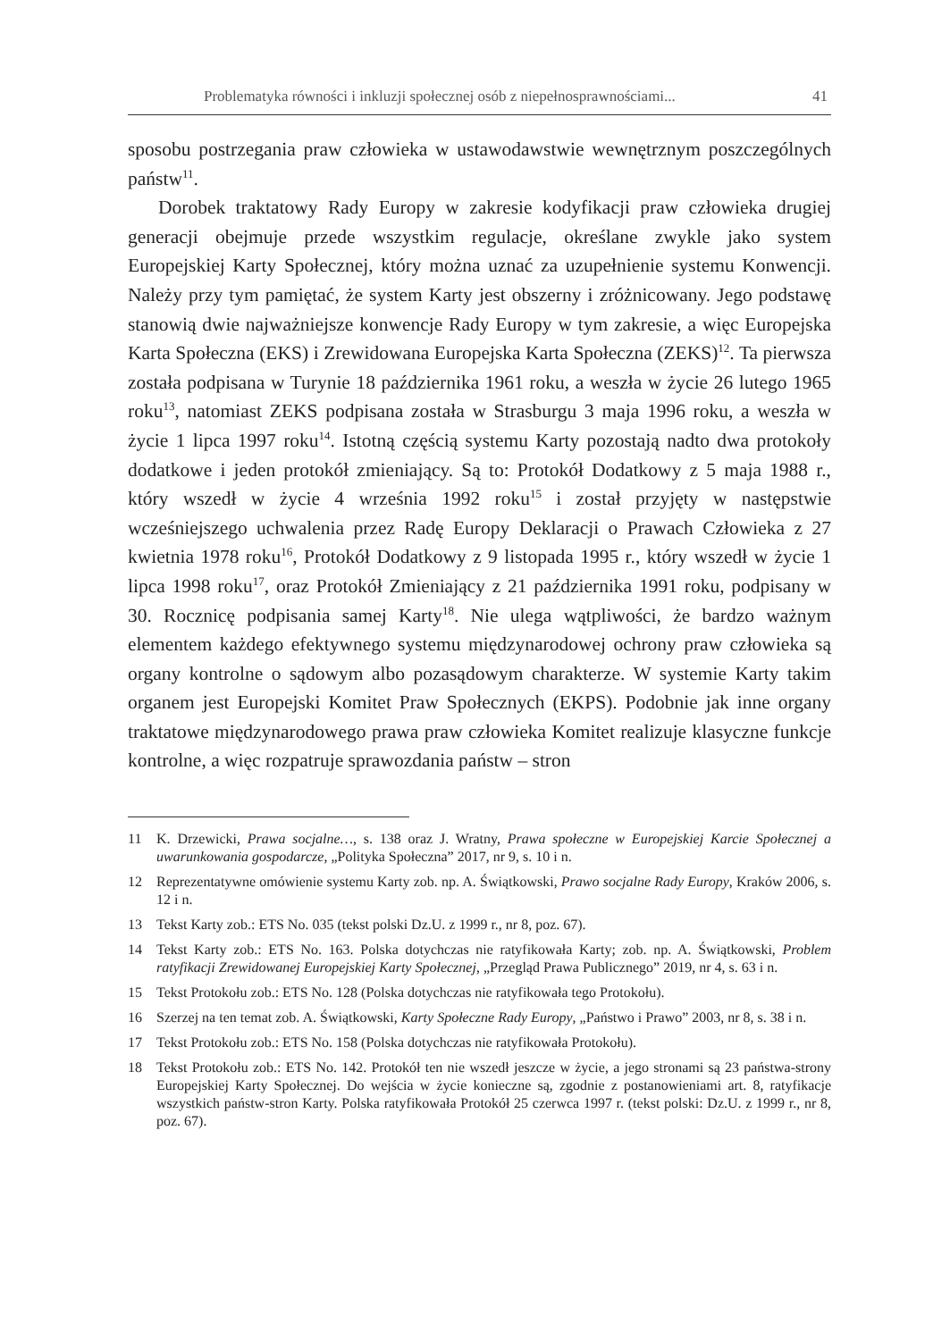Problematyka równości i inkluzji społecznej osób z niepełnosprawnościami... 41
sposobu postrzegania praw człowieka w ustawodawstwie wewnętrznym poszczególnych państw<sup>11</sup>.
Dorobek traktatowy Rady Europy w zakresie kodyfikacji praw człowieka drugiej generacji obejmuje przede wszystkim regulacje, określane zwykle jako system Europejskiej Karty Społecznej, który można uznać za uzupełnienie systemu Konwencji. Należy przy tym pamiętać, że system Karty jest obszerny i zróżnicowany. Jego podstawę stanowią dwie najważniejsze konwencje Rady Europy w tym zakresie, a więc Europejska Karta Społeczna (EKS) i Zrewidowana Europejska Karta Społeczna (ZEKS)<sup>12</sup>. Ta pierwsza została podpisana w Turynie 18 października 1961 roku, a weszła w życie 26 lutego 1965 roku<sup>13</sup>, natomiast ZEKS podpisana została w Strasburgu 3 maja 1996 roku, a weszła w życie 1 lipca 1997 roku<sup>14</sup>. Istotną częścią systemu Karty pozostają nadto dwa protokoły dodatkowe i jeden protokół zmieniający. Są to: Protokół Dodatkowy z 5 maja 1988 r., który wszedł w życie 4 września 1992 roku<sup>15</sup> i został przyjęty w następstwie wcześniejszego uchwalenia przez Radę Europy Deklaracji o Prawach Człowieka z 27 kwietnia 1978 roku<sup>16</sup>, Protokół Dodatkowy z 9 listopada 1995 r., który wszedł w życie 1 lipca 1998 roku<sup>17</sup>, oraz Protokół Zmieniający z 21 października 1991 roku, podpisany w 30. Rocznicę podpisania samej Karty<sup>18</sup>. Nie ulega wątpliwości, że bardzo ważnym elementem każdego efektywnego systemu międzynarodowej ochrony praw człowieka są organy kontrolne o sądowym albo pozasądowym charakterze. W systemie Karty takim organem jest Europejski Komitet Praw Społecznych (EKPS). Podobnie jak inne organy traktatowe międzynarodowego prawa praw człowieka Komitet realizuje klasyczne funkcje kontrolne, a więc rozpatruje sprawozdania państw – stron
11 K. Drzewicki, Prawa socjalne…, s. 138 oraz J. Wratny, Prawa społeczne w Europejskiej Karcie Społecznej a uwarunkowania gospodarcze, „Polityka Społeczna” 2017, nr 9, s. 10 i n.
12 Reprezentatywne omówienie systemu Karty zob. np. A. Świątkowski, Prawo socjalne Rady Europy, Kraków 2006, s. 12 i n.
13 Tekst Karty zob.: ETS No. 035 (tekst polski Dz.U. z 1999 r., nr 8, poz. 67).
14 Tekst Karty zob.: ETS No. 163. Polska dotychczas nie ratyfikowała Karty; zob. np. A. Świątkowski, Problem ratyfikacji Zrewidowanej Europejskiej Karty Społecznej, „Przegląd Prawa Publicznego” 2019, nr 4, s. 63 i n.
15 Tekst Protokołu zob.: ETS No. 128 (Polska dotychczas nie ratyfikowała tego Protokołu).
16 Szerzej na ten temat zob. A. Świątkowski, Karty Społeczne Rady Europy, „Państwo i Prawo” 2003, nr 8, s. 38 i n.
17 Tekst Protokołu zob.: ETS No. 158 (Polska dotychczas nie ratyfikowała Protokołu).
18 Tekst Protokołu zob.: ETS No. 142. Protokół ten nie wszedł jeszcze w życie, a jego stronami są 23 państwa-strony Europejskiej Karty Społecznej. Do wejścia w życie konieczne są, zgodnie z postanowieniami art. 8, ratyfikacje wszystkich państw-stron Karty. Polska ratyfikowała Protokół 25 czerwca 1997 r. (tekst polski: Dz.U. z 1999 r., nr 8, poz. 67).